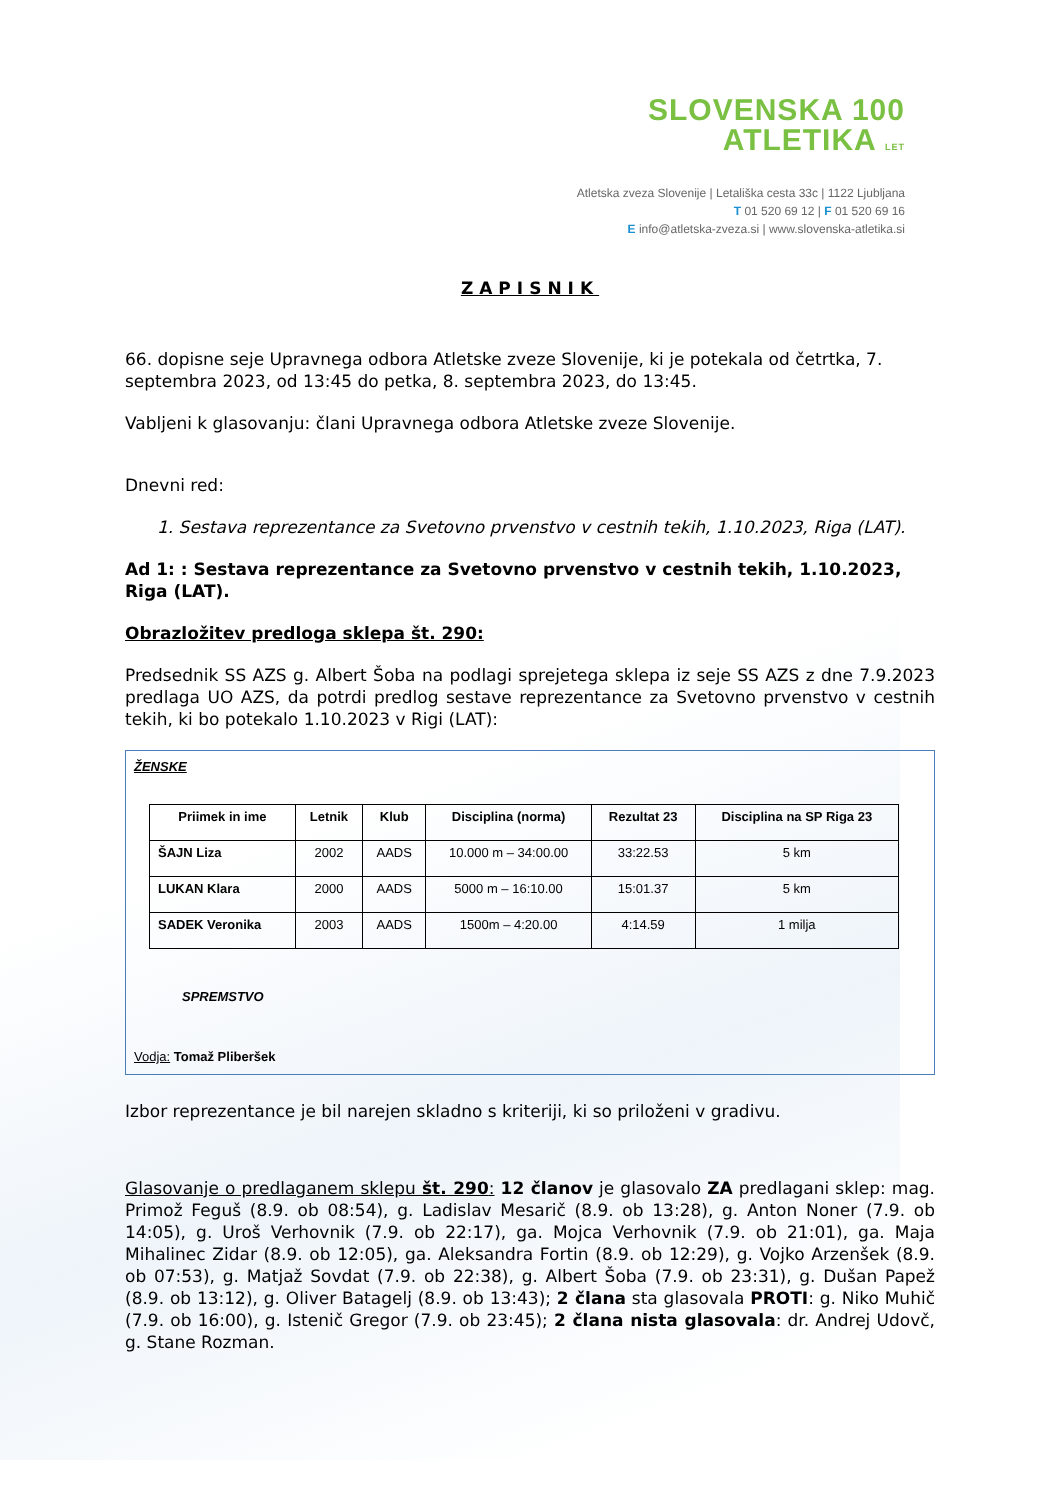SLOVENSKA 100
ATLETIKA LET
Atletska zveza Slovenije | Letališka cesta 33c | 1122 Ljubljana
T 01 520 69 12 | F 01 520 69 16
E info@atletska-zveza.si | www.slovenska-atletika.si
ZAPISNIK
66. dopisne seje Upravnega odbora Atletske zveze Slovenije, ki je potekala od četrtka, 7. septembra 2023, od 13:45 do petka, 8. septembra 2023, do 13:45.
Vabljeni k glasovanju: člani Upravnega odbora Atletske zveze Slovenije.
Dnevni red:
1. Sestava reprezentance za Svetovno prvenstvo v cestnih tekih, 1.10.2023, Riga (LAT).
Ad 1: : Sestava reprezentance za Svetovno prvenstvo v cestnih tekih, 1.10.2023, Riga (LAT).
Obrazložitev predloga sklepa št. 290:
Predsednik SS AZS g. Albert Šoba na podlagi sprejetega sklepa iz seje SS AZS z dne 7.9.2023 predlaga UO AZS, da potrdi predlog sestave reprezentance za Svetovno prvenstvo v cestnih tekih, ki bo potekalo 1.10.2023 v Rigi (LAT):
ŽENSKE
| Priimek in ime | Letnik | Klub | Disciplina (norma) | Rezultat 23 | Disciplina na SP Riga 23 |
| --- | --- | --- | --- | --- | --- |
| ŠAJN Liza | 2002 | AADS | 10.000 m – 34:00.00 | 33:22.53 | 5 km |
| LUKAN Klara | 2000 | AADS | 5000 m – 16:10.00 | 15:01.37 | 5 km |
| SADEK Veronika | 2003 | AADS | 1500m – 4:20.00 | 4:14.59 | 1 milja |
SPREMSTVO
Vodja: Tomaž Pliberšek
Izbor reprezentance je bil narejen skladno s kriteriji, ki so priloženi v gradivu.
Glasovanje o predlaganem sklepu št. 290: 12 članov je glasovalo ZA predlagani sklep: mag. Primož Feguš (8.9. ob 08:54), g. Ladislav Mesarič (8.9. ob 13:28), g. Anton Noner (7.9. ob 14:05), g. Uroš Verhovnik (7.9. ob 22:17), ga. Mojca Verhovnik (7.9. ob 21:01), ga. Maja Mihalinec Zidar (8.9. ob 12:05), ga. Aleksandra Fortin (8.9. ob 12:29), g. Vojko Arzenšek (8.9. ob 07:53), g. Matjaž Sovdat (7.9. ob 22:38), g. Albert Šoba (7.9. ob 23:31), g. Dušan Papež (8.9. ob 13:12), g. Oliver Batagelj (8.9. ob 13:43); 2 člana sta glasovala PROTI: g. Niko Muhič (7.9. ob 16:00), g. Istenič Gregor (7.9. ob 23:45); 2 člana nista glasovala: dr. Andrej Udovč, g. Stane Rozman.